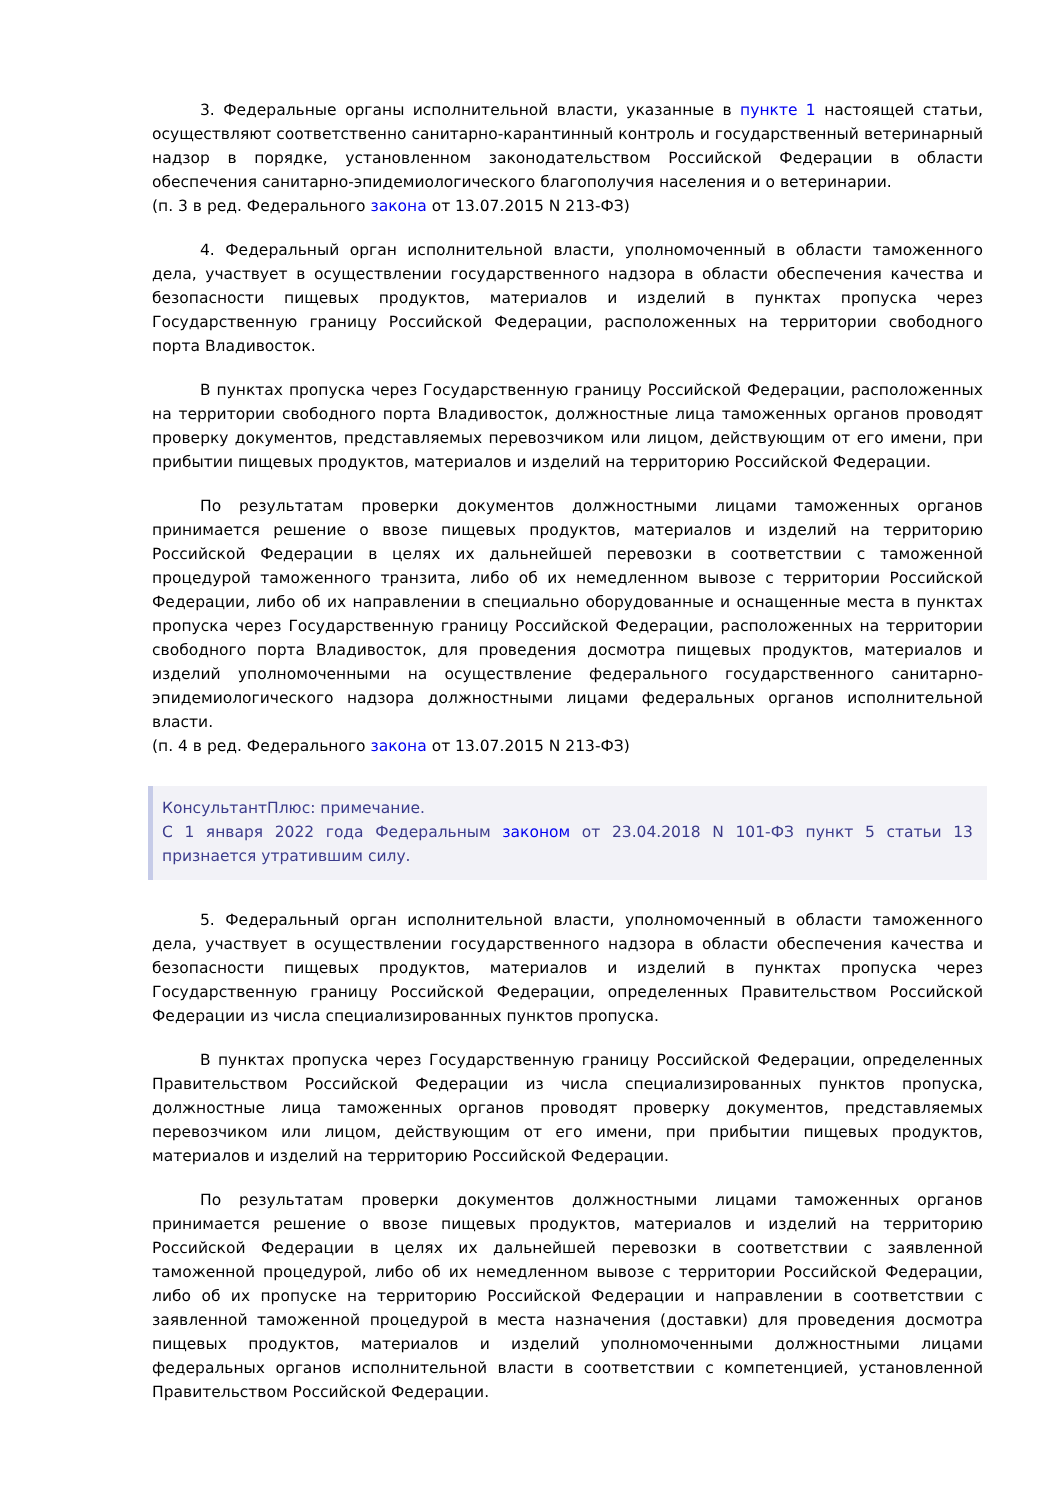3. Федеральные органы исполнительной власти, указанные в пункте 1 настоящей статьи, осуществляют соответственно санитарно-карантинный контроль и государственный ветеринарный надзор в порядке, установленном законодательством Российской Федерации в области обеспечения санитарно-эпидемиологического благополучия населения и о ветеринарии.
(п. 3 в ред. Федерального закона от 13.07.2015 N 213-ФЗ)
4. Федеральный орган исполнительной власти, уполномоченный в области таможенного дела, участвует в осуществлении государственного надзора в области обеспечения качества и безопасности пищевых продуктов, материалов и изделий в пунктах пропуска через Государственную границу Российской Федерации, расположенных на территории свободного порта Владивосток.
В пунктах пропуска через Государственную границу Российской Федерации, расположенных на территории свободного порта Владивосток, должностные лица таможенных органов проводят проверку документов, представляемых перевозчиком или лицом, действующим от его имени, при прибытии пищевых продуктов, материалов и изделий на территорию Российской Федерации.
По результатам проверки документов должностными лицами таможенных органов принимается решение о ввозе пищевых продуктов, материалов и изделий на территорию Российской Федерации в целях их дальнейшей перевозки в соответствии с таможенной процедурой таможенного транзита, либо об их немедленном вывозе с территории Российской Федерации, либо об их направлении в специально оборудованные и оснащенные места в пунктах пропуска через Государственную границу Российской Федерации, расположенных на территории свободного порта Владивосток, для проведения досмотра пищевых продуктов, материалов и изделий уполномоченными на осуществление федерального государственного санитарно-эпидемиологического надзора должностными лицами федеральных органов исполнительной власти.
(п. 4 в ред. Федерального закона от 13.07.2015 N 213-ФЗ)
КонсультантПлюс: примечание.
С 1 января 2022 года Федеральным законом от 23.04.2018 N 101-ФЗ пункт 5 статьи 13 признается утратившим силу.
5. Федеральный орган исполнительной власти, уполномоченный в области таможенного дела, участвует в осуществлении государственного надзора в области обеспечения качества и безопасности пищевых продуктов, материалов и изделий в пунктах пропуска через Государственную границу Российской Федерации, определенных Правительством Российской Федерации из числа специализированных пунктов пропуска.
В пунктах пропуска через Государственную границу Российской Федерации, определенных Правительством Российской Федерации из числа специализированных пунктов пропуска, должностные лица таможенных органов проводят проверку документов, представляемых перевозчиком или лицом, действующим от его имени, при прибытии пищевых продуктов, материалов и изделий на территорию Российской Федерации.
По результатам проверки документов должностными лицами таможенных органов принимается решение о ввозе пищевых продуктов, материалов и изделий на территорию Российской Федерации в целях их дальнейшей перевозки в соответствии с заявленной таможенной процедурой, либо об их немедленном вывозе с территории Российской Федерации, либо об их пропуске на территорию Российской Федерации и направлении в соответствии с заявленной таможенной процедурой в места назначения (доставки) для проведения досмотра пищевых продуктов, материалов и изделий уполномоченными должностными лицами федеральных органов исполнительной власти в соответствии с компетенцией, установленной Правительством Российской Федерации.